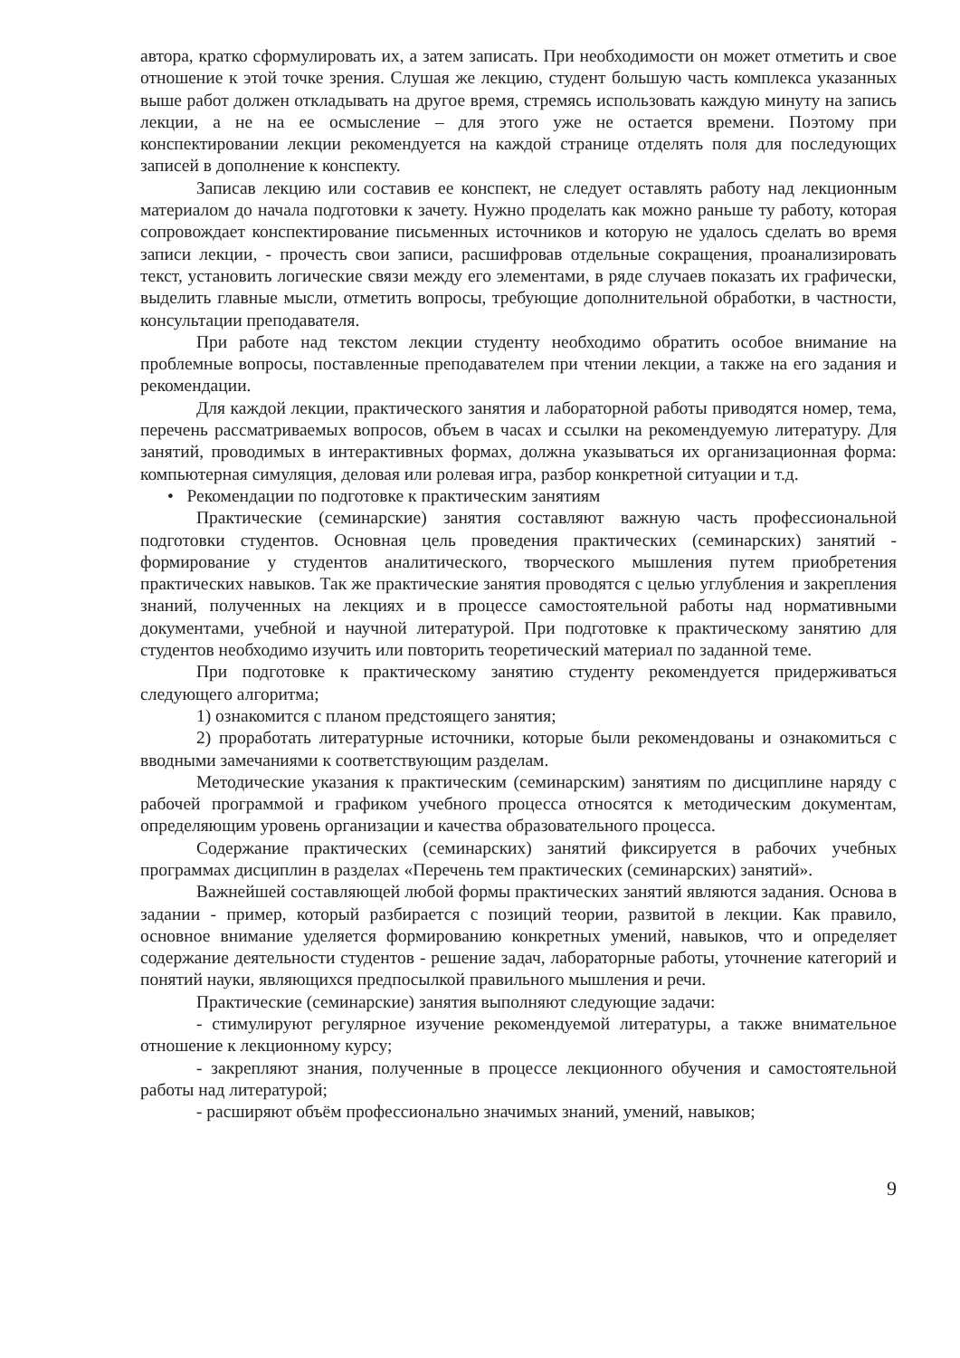автора, кратко сформулировать их, а затем записать. При необходимости он может отметить и свое отношение к этой точке зрения. Слушая же лекцию, студент большую часть комплекса указанных выше работ должен откладывать на другое время, стремясь использовать каждую минуту на запись лекции, а не на ее осмысление – для этого уже не остается времени. Поэтому при конспектировании лекции рекомендуется на каждой странице отделять поля для последующих записей в дополнение к конспекту.
Записав лекцию или составив ее конспект, не следует оставлять работу над лекционным материалом до начала подготовки к зачету. Нужно проделать как можно раньше ту работу, которая сопровождает конспектирование письменных источников и которую не удалось сделать во время записи лекции, - прочесть свои записи, расшифровав отдельные сокращения, проанализировать текст, установить логические связи между его элементами, в ряде случаев показать их графически, выделить главные мысли, отметить вопросы, требующие дополнительной обработки, в частности, консультации преподавателя.
При работе над текстом лекции студенту необходимо обратить особое внимание на проблемные вопросы, поставленные преподавателем при чтении лекции, а также на его задания и рекомендации.
Для каждой лекции, практического занятия и лабораторной работы приводятся номер, тема, перечень рассматриваемых вопросов, объем в часах и ссылки на рекомендуемую литературу. Для занятий, проводимых в интерактивных формах, должна указываться их организационная форма: компьютерная симуляция, деловая или ролевая игра, разбор конкретной ситуации и т.д.
• Рекомендации по подготовке к практическим занятиям
Практические (семинарские) занятия составляют важную часть профессиональной подготовки студентов. Основная цель проведения практических (семинарских) занятий - формирование у студентов аналитического, творческого мышления путем приобретения практических навыков. Так же практические занятия проводятся с целью углубления и закрепления знаний, полученных на лекциях и в процессе самостоятельной работы над нормативными документами, учебной и научной литературой. При подготовке к практическому занятию для студентов необходимо изучить или повторить теоретический материал по заданной теме.
При подготовке к практическому занятию студенту рекомендуется придерживаться следующего алгоритма;
1) ознакомится с планом предстоящего занятия;
2) проработать литературные источники, которые были рекомендованы и ознакомиться с вводными замечаниями к соответствующим разделам.
Методические указания к практическим (семинарским) занятиям по дисциплине наряду с рабочей программой и графиком учебного процесса относятся к методическим документам, определяющим уровень организации и качества образовательного процесса.
Содержание практических (семинарских) занятий фиксируется в рабочих учебных программах дисциплин в разделах «Перечень тем практических (семинарских) занятий».
Важнейшей составляющей любой формы практических занятий являются задания. Основа в задании - пример, который разбирается с позиций теории, развитой в лекции. Как правило, основное внимание уделяется формированию конкретных умений, навыков, что и определяет содержание деятельности студентов - решение задач, лабораторные работы, уточнение категорий и понятий науки, являющихся предпосылкой правильного мышления и речи.
Практические (семинарские) занятия выполняют следующие задачи:
- стимулируют регулярное изучение рекомендуемой литературы, а также внимательное отношение к лекционному курсу;
- закрепляют знания, полученные в процессе лекционного обучения и самостоятельной работы над литературой;
- расширяют объём профессионально значимых знаний, умений, навыков;
9